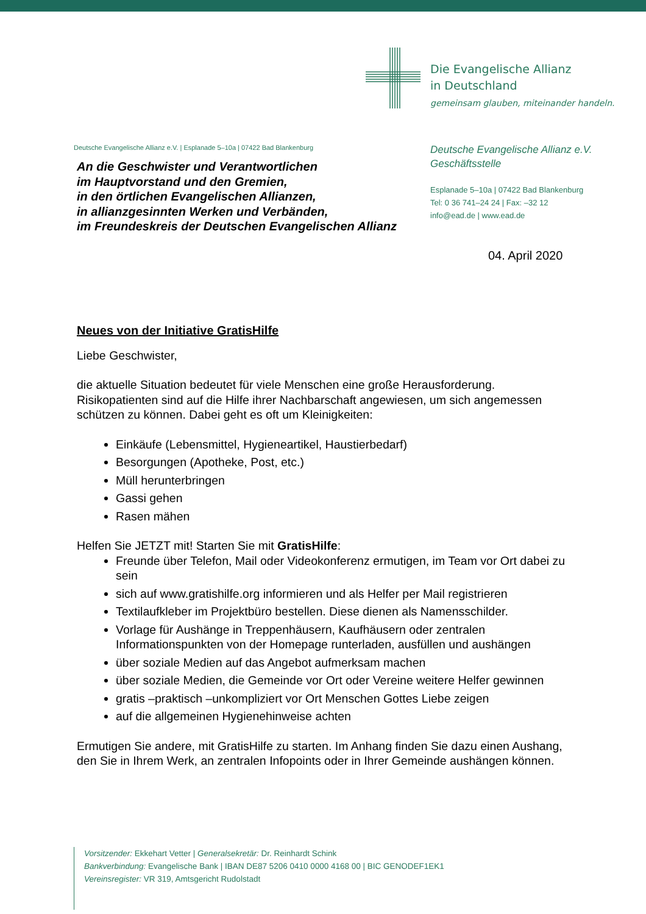Die Evangelische Allianz
in Deutschland
gemeinsam glauben, miteinander handeln.
Deutsche Evangelische Allianz e.V. | Esplanade 5–10a | 07422 Bad Blankenburg
An die Geschwister und Verantwortlichen
im Hauptvorstand und den Gremien,
in den örtlichen Evangelischen Allianzen,
in allianzgesinnten Werken und Verbänden,
im Freundeskreis der Deutschen Evangelischen Allianz
Deutsche Evangelische Allianz e.V.
Geschäftsstelle
Esplanade 5–10a | 07422 Bad Blankenburg
Tel: 0 36 741–24 24 | Fax: –32 12
info@ead.de | www.ead.de
04. April 2020
Neues von der Initiative GratisHilfe
Liebe Geschwister,
die aktuelle Situation bedeutet für viele Menschen eine große Herausforderung. Risikopatienten sind auf die Hilfe ihrer Nachbarschaft angewiesen, um sich angemessen schützen zu können. Dabei geht es oft um Kleinigkeiten:
Einkäufe (Lebensmittel, Hygieneartikel, Haustierbedarf)
Besorgungen (Apotheke, Post, etc.)
Müll herunterbringen
Gassi gehen
Rasen mähen
Helfen Sie JETZT mit! Starten Sie mit GratisHilfe:
Freunde über Telefon, Mail oder Videokonferenz ermutigen, im Team vor Ort dabei zu sein
sich auf www.gratishilfe.org informieren und als Helfer per Mail registrieren
Textilaufkleber im Projektbüro bestellen. Diese dienen als Namensschilder.
Vorlage für Aushänge in Treppenhäusern, Kaufhäusern oder zentralen Informationspunkten von der Homepage runterladen, ausfüllen und aushängen
über soziale Medien auf das Angebot aufmerksam machen
über soziale Medien, die Gemeinde vor Ort oder Vereine weitere Helfer gewinnen
gratis –praktisch –unkompliziert vor Ort Menschen Gottes Liebe zeigen
auf die allgemeinen Hygienehinweise achten
Ermutigen Sie andere, mit GratisHilfe zu starten. Im Anhang finden Sie dazu einen Aushang, den Sie in Ihrem Werk, an zentralen Infopoints oder in Ihrer Gemeinde aushängen können.
Vorsitzender: Ekkehart Vetter | Generalsekretär: Dr. Reinhardt Schink
Bankverbindung: Evangelische Bank | IBAN DE87 5206 0410 0000 4168 00 | BIC GENODEF1EK1
Vereinsregister: VR 319, Amtsgericht Rudolstadt